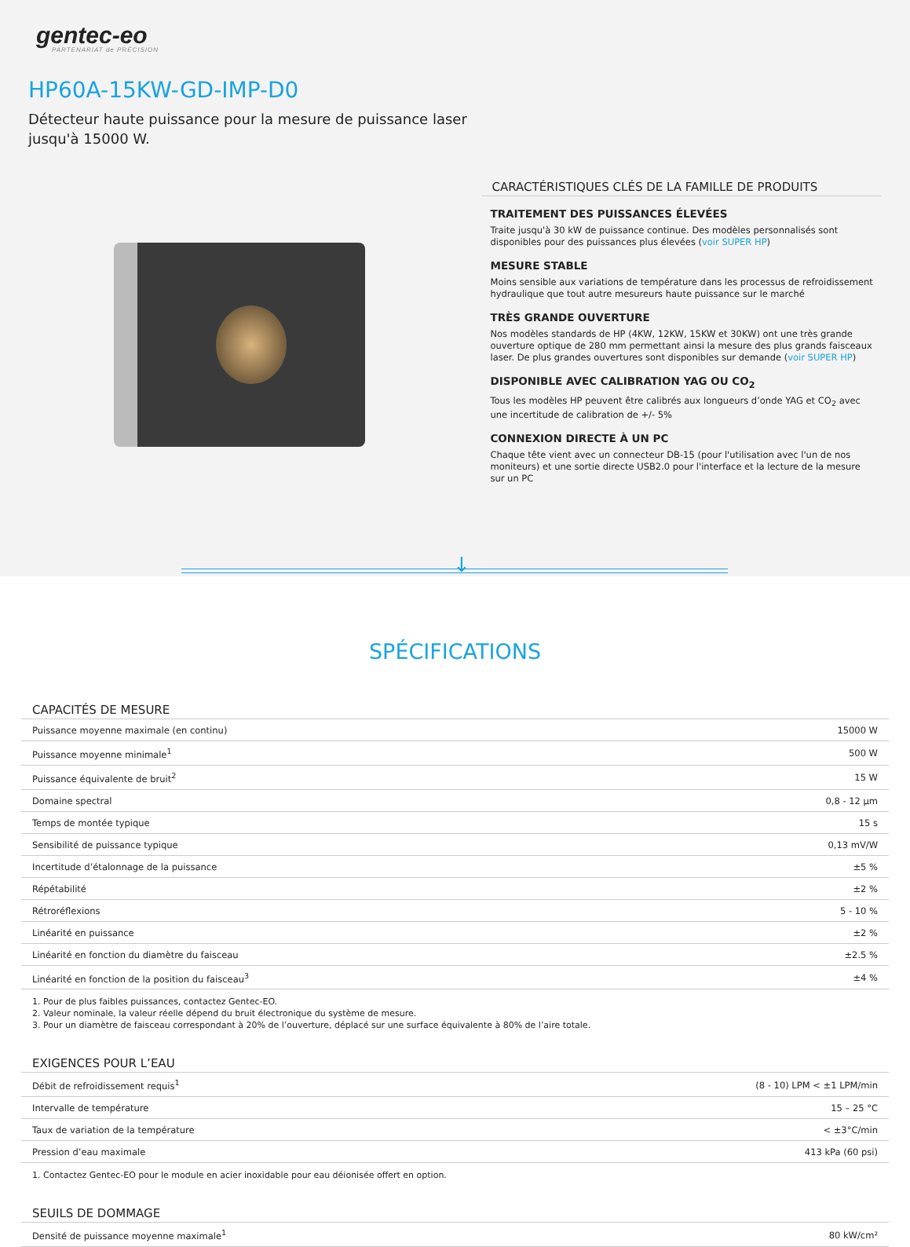gentec-eo
PARTENARIAT de PRÉCISION
HP60A-15KW-GD-IMP-D0
Détecteur haute puissance pour la mesure de puissance laser jusqu'à 15000 W.
CARACTÉRISTIQUES CLÉS DE LA FAMILLE DE PRODUITS
TRAITEMENT DES PUISSANCES ÉLEVÉES
Traite jusqu'à 30 kW de puissance continue. Des modèles personnalisés sont disponibles pour des puissances plus élevées (voir SUPER HP)
MESURE STABLE
Moins sensible aux variations de température dans les processus de refroidissement hydraulique que tout autre mesureurs haute puissance sur le marché
TRÈS GRANDE OUVERTURE
Nos modèles standards de HP (4KW, 12KW, 15KW et 30KW) ont une très grande ouverture optique de 280 mm permettant ainsi la mesure des plus grands faisceaux laser. De plus grandes ouvertures sont disponibles sur demande (voir SUPER HP)
DISPONIBLE AVEC CALIBRATION YAG OU CO<sub>2</sub>
Tous les modèles HP peuvent être calibrés aux longueurs d’onde YAG et CO<sub>2</sub> avec une incertitude de calibration de +/- 5%
CONNEXION DIRECTE À UN PC
Chaque tête vient avec un connecteur DB-15 (pour l'utilisation avec l'un de nos moniteurs) et une sortie directe USB2.0 pour l'interface et la lecture de la mesure sur un PC
↓
SPÉCIFICATIONS
| CAPACITÉS DE MESURE | |
| --- | --- |
| Puissance moyenne maximale (en continu) | 15000 W |
| Puissance moyenne minimale<sup>1</sup> | 500 W |
| Puissance équivalente de bruit<sup>2</sup> | 15 W |
| Domaine spectral | 0,8 - 12 µm |
| Temps de montée typique | 15 s |
| Sensibilité de puissance typique | 0,13 mV/W |
| Incertitude d’étalonnage de la puissance | ±5 % |
| Répétabilité | ±2 % |
| Rétroréflexions | 5 - 10 % |
| Linéarité en puissance | ±2 % |
| Linéarité en fonction du diamètre du faisceau | ±2.5 % |
| Linéarité en fonction de la position du faisceau<sup>3</sup> | ±4 % |
1. Pour de plus faibles puissances, contactez Gentec-EO.
2. Valeur nominale, la valeur réelle dépend du bruit électronique du système de mesure.
3. Pour un diamètre de faisceau correspondant à 20% de l’ouverture, déplacé sur une surface équivalente à 80% de l’aire totale.
| EXIGENCES POUR L’EAU | |
| --- | --- |
| Débit de refroidissement requis<sup>1</sup> | (8 - 10) LPM < ±1 LPM/min |
| Intervalle de température | 15 – 25 °C |
| Taux de variation de la température | < ±3°C/min |
| Pression d’eau maximale | 413 kPa (60 psi) |
1. Contactez Gentec-EO pour le module en acier inoxidable pour eau déionisée offert en option.
| SEUILS DE DOMMAGE | |
| --- | --- |
| Densité de puissance moyenne maximale<sup>1</sup> | 80 kW/cm² |